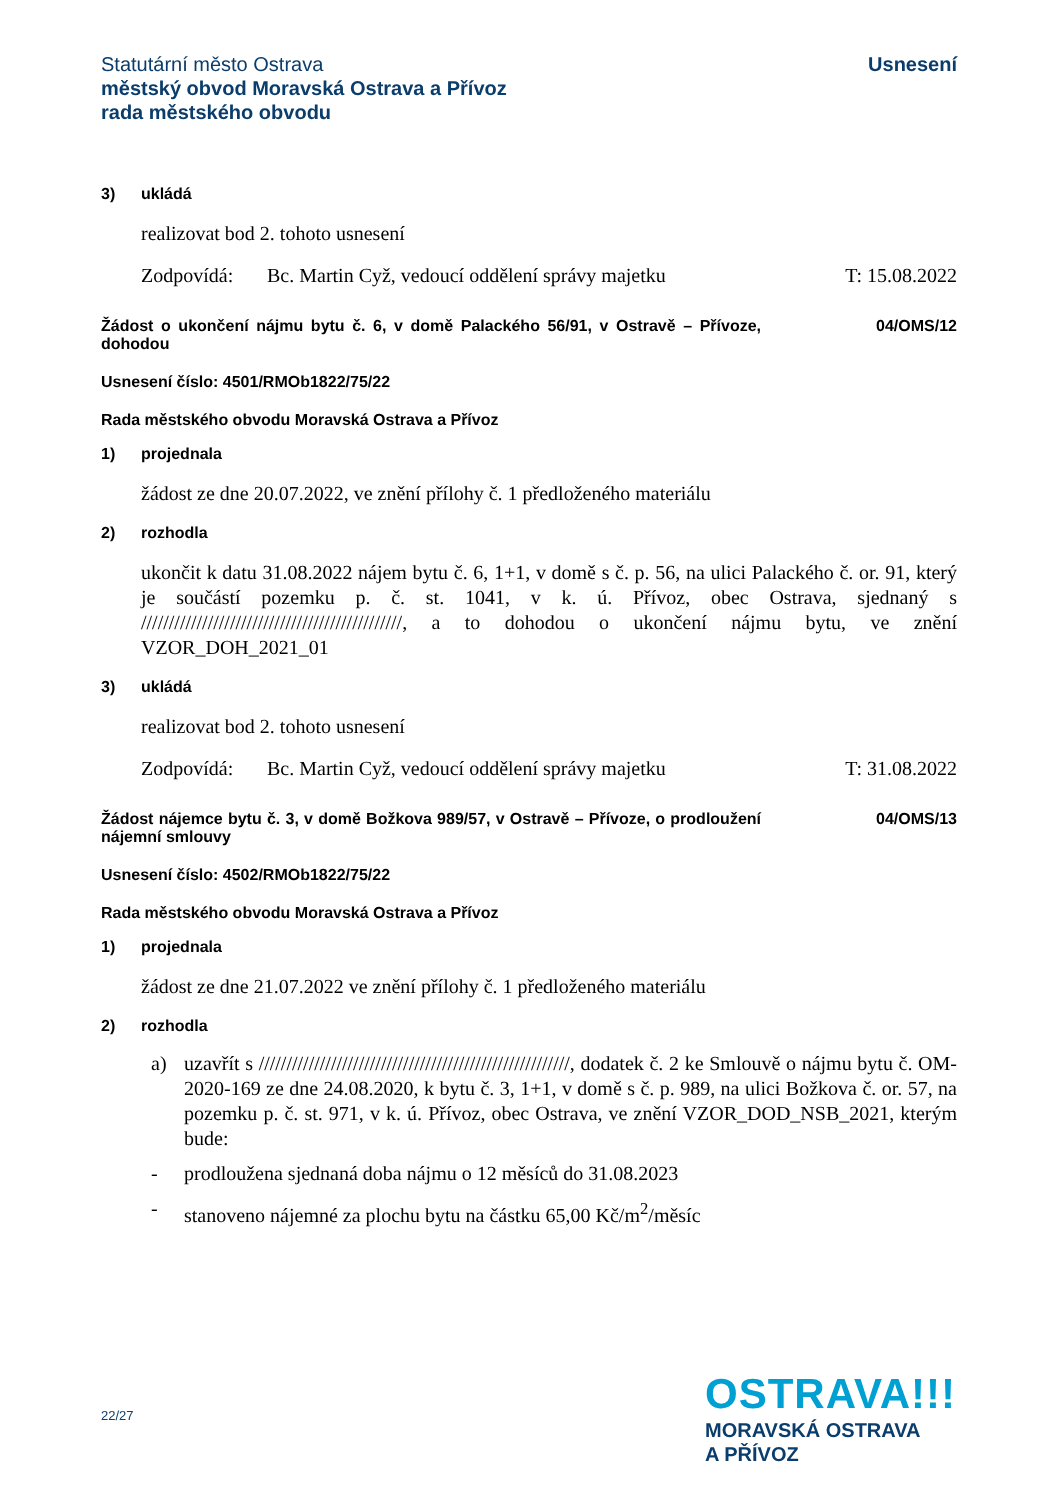Statutární město Ostrava
městský obvod Moravská Ostrava a Přívoz
rada městského obvodu
Usnesení
3) ukládá
realizovat bod 2. tohoto usnesení
Zodpovídá: Bc. Martin Cyž, vedoucí oddělení správy majetku T: 15.08.2022
Žádost o ukončení nájmu bytu č. 6, v domě Palackého 56/91, v Ostravě – Přívoze, dohodou
04/OMS/12
Usnesení číslo: 4501/RMOb1822/75/22
Rada městského obvodu Moravská Ostrava a Přívoz
1) projednala
žádost ze dne 20.07.2022, ve znění přílohy č. 1 předloženého materiálu
2) rozhodla
ukončit k datu 31.08.2022 nájem bytu č. 6, 1+1, v domě s č. p. 56, na ulici Palackého č. or. 91, který je součástí pozemku p. č. st. 1041, v k. ú. Přívoz, obec Ostrava, sjednaný s ///////////////////////////////////////////////, a to dohodou o ukončení nájmu bytu, ve znění VZOR_DOH_2021_01
3) ukládá
realizovat bod 2. tohoto usnesení
Zodpovídá: Bc. Martin Cyž, vedoucí oddělení správy majetku T: 31.08.2022
Žádost nájemce bytu č. 3, v domě Božkova 989/57, v Ostravě – Přívoze, o prodloužení nájemní smlouvy
04/OMS/13
Usnesení číslo: 4502/RMOb1822/75/22
Rada městského obvodu Moravská Ostrava a Přívoz
1) projednala
žádost ze dne 21.07.2022 ve znění přílohy č. 1 předloženého materiálu
2) rozhodla
a) uzavřít s ////////////////////////////////////////////////////////, dodatek č. 2 ke Smlouvě o nájmu bytu č. OM-2020-169 ze dne 24.08.2020, k bytu č. 3, 1+1, v domě s č. p. 989, na ulici Božkova č. or. 57, na pozemku p. č. st. 971, v k. ú. Přívoz, obec Ostrava, ve znění VZOR_DOD_NSB_2021, kterým bude:
- prodloužena sjednaná doba nájmu o 12 měsíců do 31.08.2023
- stanoveno nájemné za plochu bytu na částku 65,00 Kč/m<sup>2</sup>/měsíc
22/27
OSTRAVA!!!
MORAVSKÁ OSTRAVA
A PŘÍVOZ